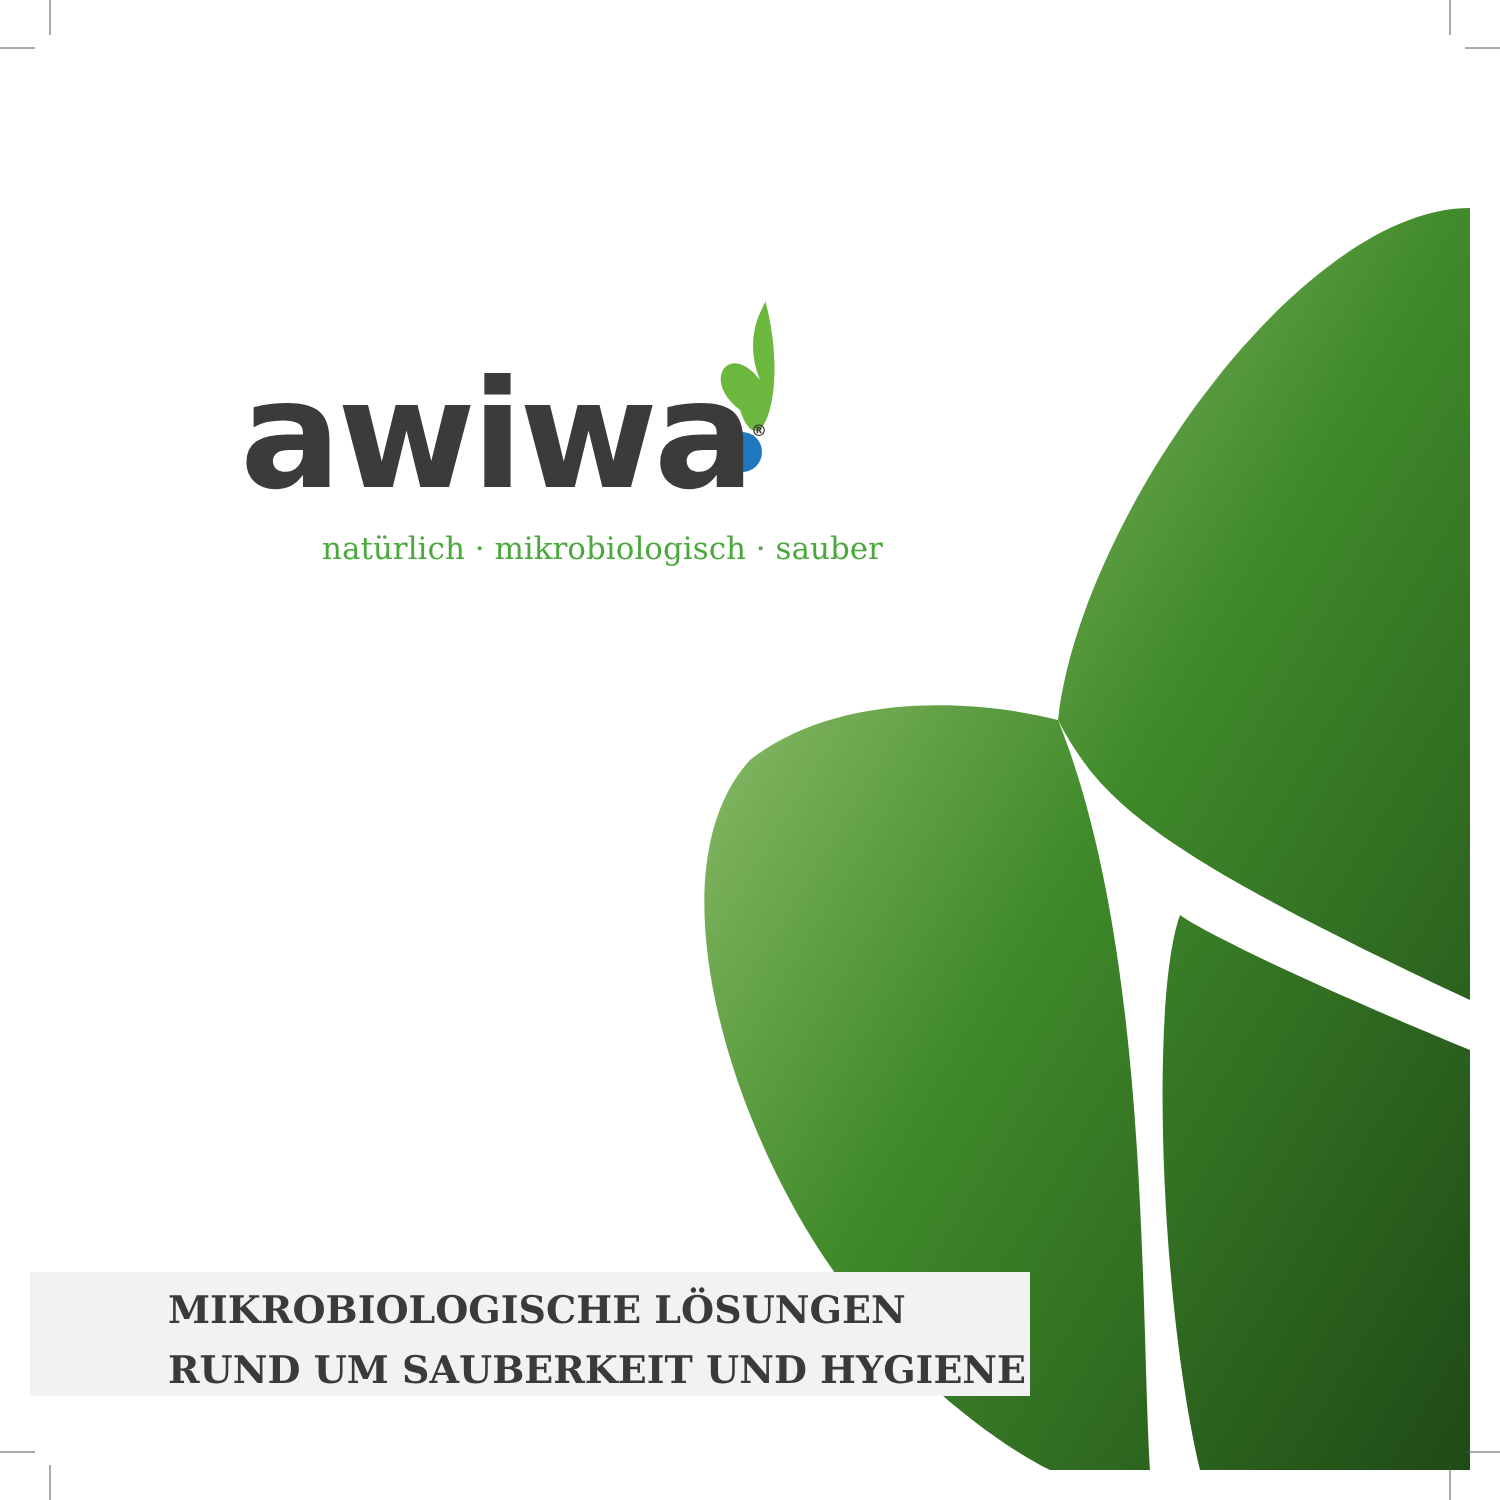awiwa<sup>®</sup>
natürlich · mikrobiologisch · sauber
MIKROBIOLOGISCHE LÖSUNGEN
RUND UM SAUBERKEIT UND HYGIENE